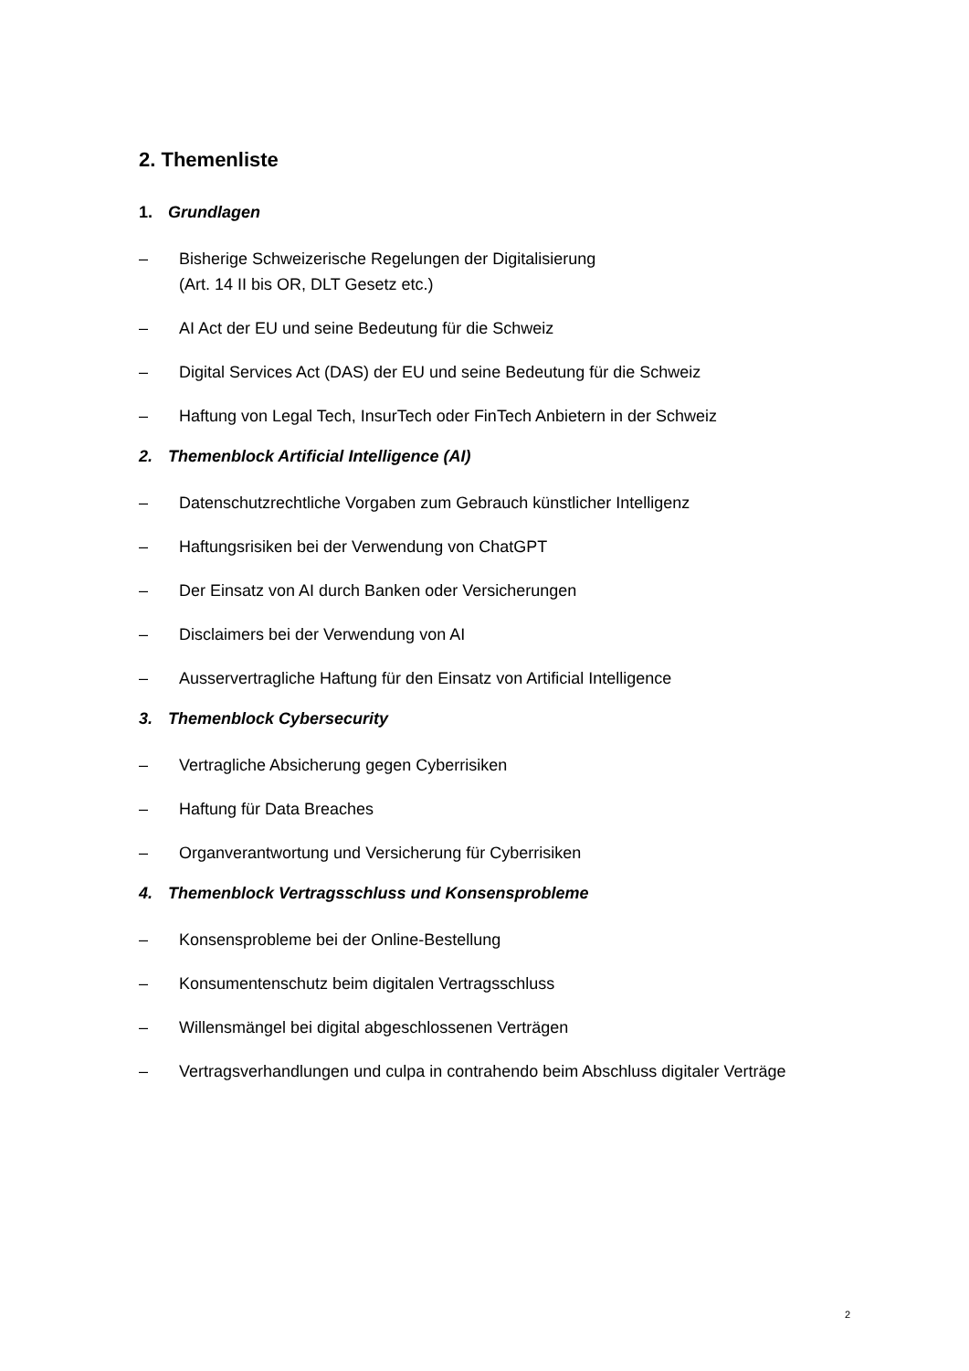2. Themenliste
1. Grundlagen
– Bisherige Schweizerische Regelungen der Digitalisierung
(Art. 14 II bis OR, DLT Gesetz etc.)
– AI Act der EU und seine Bedeutung für die Schweiz
– Digital Services Act (DAS) der EU und seine Bedeutung für die Schweiz
– Haftung von Legal Tech, InsurTech oder FinTech Anbietern in der Schweiz
2. Themenblock Artificial Intelligence (AI)
– Datenschutzrechtliche Vorgaben zum Gebrauch künstlicher Intelligenz
– Haftungsrisiken bei der Verwendung von ChatGPT
– Der Einsatz von AI durch Banken oder Versicherungen
– Disclaimers bei der Verwendung von AI
– Ausservertragliche Haftung für den Einsatz von Artificial Intelligence
3. Themenblock Cybersecurity
– Vertragliche Absicherung gegen Cyberrisiken
– Haftung für Data Breaches
– Organverantwortung und Versicherung für Cyberrisiken
4. Themenblock Vertragsschluss und Konsensprobleme
– Konsensprobleme bei der Online-Bestellung
– Konsumentenschutz beim digitalen Vertragsschluss
– Willensmängel bei digital abgeschlossenen Verträgen
– Vertragsverhandlungen und culpa in contrahendo beim Abschluss digitaler Verträge
2